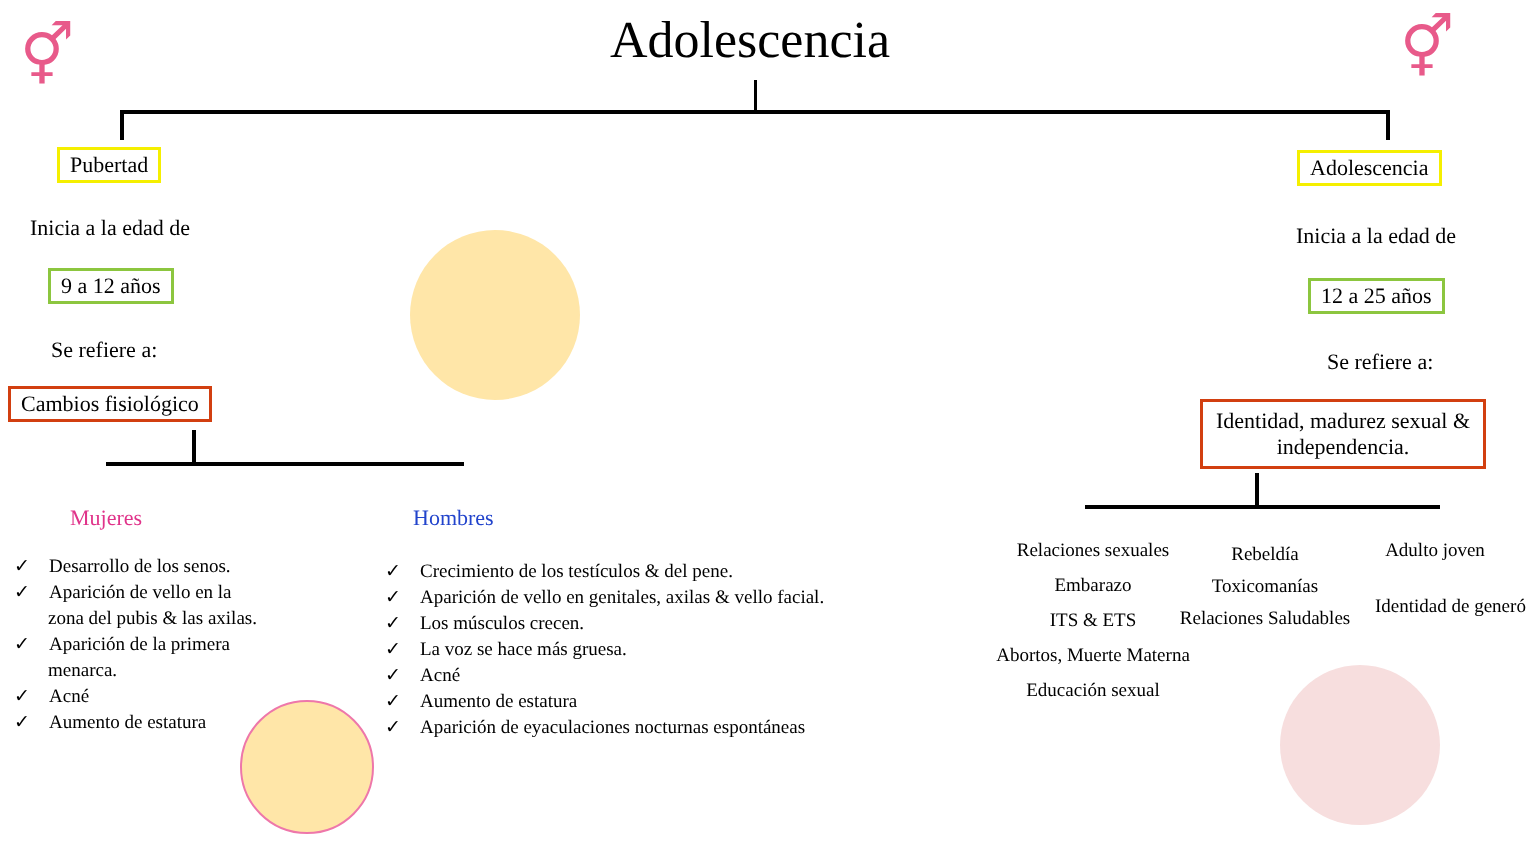Adolescencia
Pubertad
Inicia a la edad de
9 a 12 años
Se refiere a:
Cambios fisiológico
Mujeres Hombres
✓ Desarrollo de los senos.
✓ Aparición de vello en la zona del pubis & las axilas.
✓ Aparición de la primera menarca.
✓ Acné
✓ Aumento de estatura
✓ Crecimiento de los testículos & del pene.
✓ Aparición de vello en genitales, axilas & vello facial.
✓ Los músculos crecen.
✓ La voz se hace más gruesa.
✓ Acné
✓ Aumento de estatura
✓ Aparición de eyaculaciones nocturnas espontáneas
Adolescencia
Inicia a la edad de
12 a 25 años
Se refiere a:
Identidad, madurez sexual & independencia.
Relaciones sexuales
Embarazo
ITS & ETS
Abortos, Muerte Materna
Educación sexual
Rebeldía
Toxicomanías
Relaciones Saludables
Adulto joven
Identidad de generó
⚥ ⚥